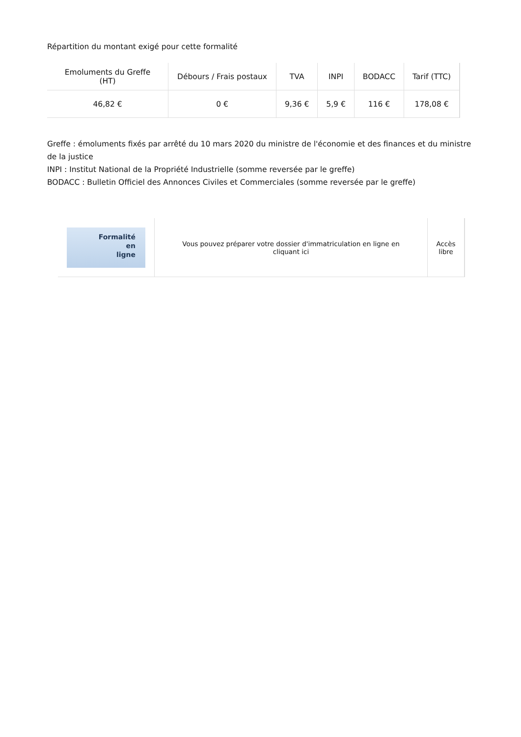Répartition du montant exigé pour cette formalité
| Emoluments du Greffe (HT) | Débours / Frais postaux | TVA | INPI | BODACC | Tarif (TTC) |
| --- | --- | --- | --- | --- | --- |
| 46,82 € | 0 € | 9,36 € | 5,9 € | 116 € | 178,08 € |
Greffe : émoluments fixés par arrêté du 10 mars 2020 du ministre de l'économie et des finances et du ministre de la justice
INPI : Institut National de la Propriété Industrielle (somme reversée par le greffe)
BODACC : Bulletin Officiel des Annonces Civiles et Commerciales (somme reversée par le greffe)
| Formalité en ligne | Vous pouvez préparer votre dossier d'immatriculation en ligne en cliquant ici | Accès libre |